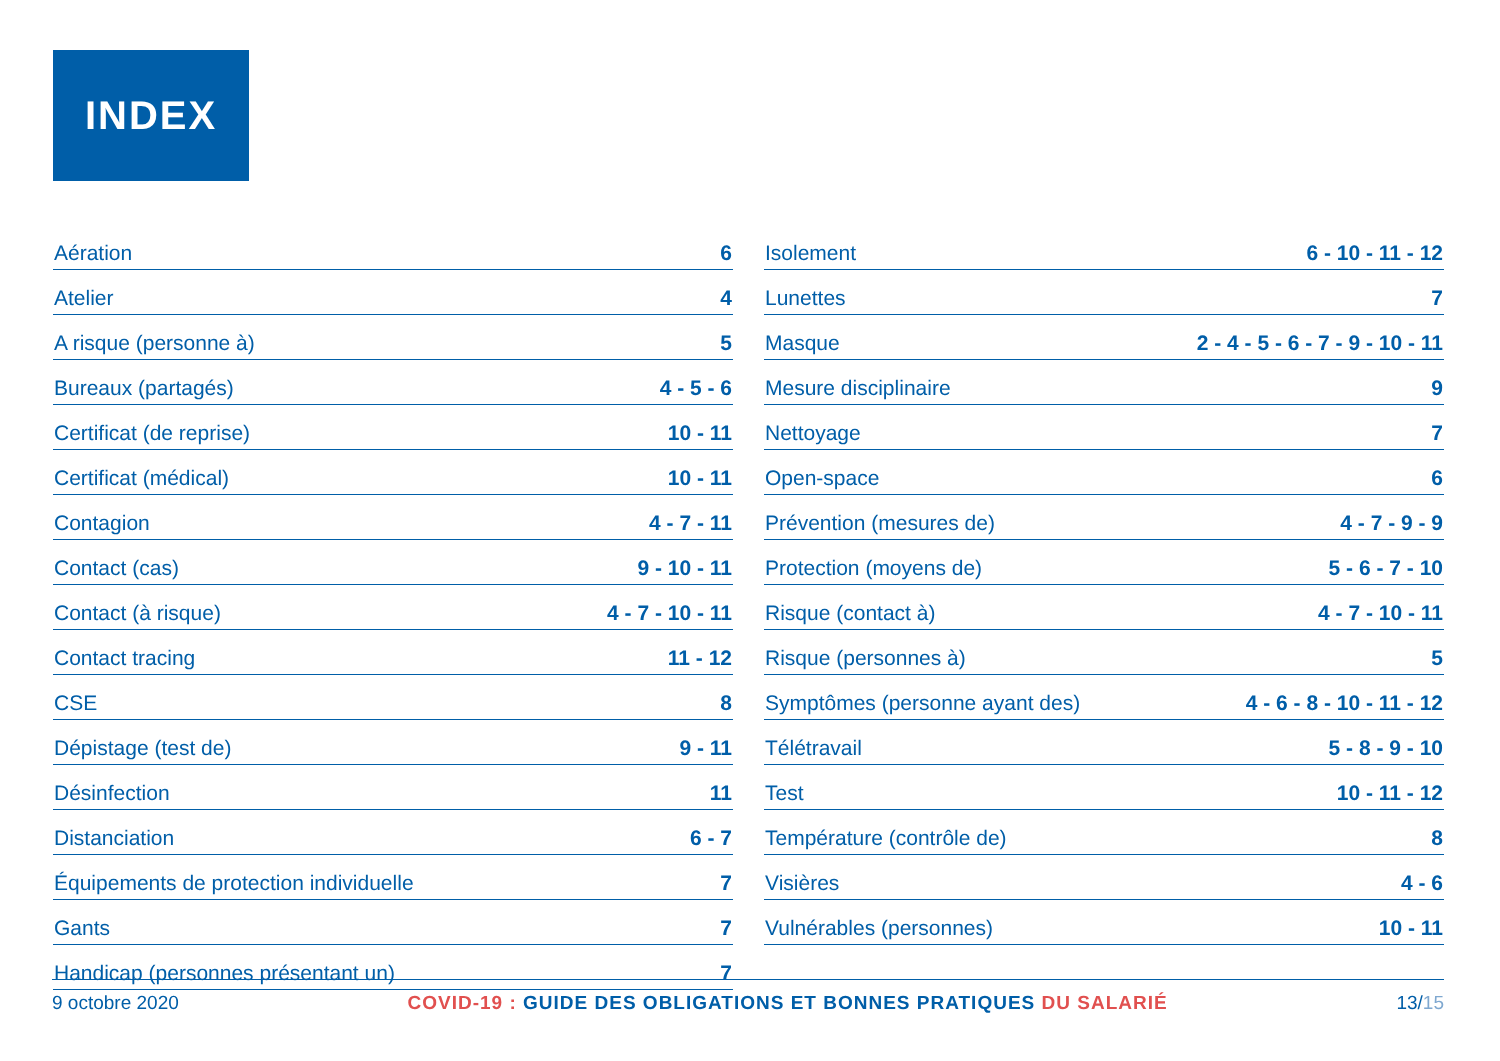INDEX
| Aération | 6 |
| Atelier | 4 |
| A risque (personne à) | 5 |
| Bureaux (partagés) | 4 - 5 - 6 |
| Certificat (de reprise) | 10 - 11 |
| Certificat (médical) | 10 - 11 |
| Contagion | 4 - 7 - 11 |
| Contact (cas) | 9 - 10 - 11 |
| Contact (à risque) | 4 - 7 - 10 - 11 |
| Contact tracing | 11 - 12 |
| CSE | 8 |
| Dépistage (test de) | 9 - 11 |
| Désinfection | 11 |
| Distanciation | 6 - 7 |
| Équipements de protection individuelle | 7 |
| Gants | 7 |
| Handicap (personnes présentant un) | 7 |
| Isolement | 6 - 10 - 11 - 12 |
| Lunettes | 7 |
| Masque | 2 - 4 - 5 - 6 - 7 - 9 - 10 - 11 |
| Mesure disciplinaire | 9 |
| Nettoyage | 7 |
| Open-space | 6 |
| Prévention (mesures de) | 4 - 7 - 9 - 9 |
| Protection (moyens de) | 5 - 6 - 7 - 10 |
| Risque (contact à) | 4 - 7 - 10 - 11 |
| Risque (personnes à) | 5 |
| Symptômes (personne ayant des) | 4 - 6 - 8 - 10 - 11 - 12 |
| Télétravail | 5 - 8 - 9 - 10 |
| Test | 10 - 11 - 12 |
| Température (contrôle de) | 8 |
| Visières | 4 - 6 |
| Vulnérables (personnes) | 10 - 11 |
9 octobre 2020 COVID-19 : GUIDE DES OBLIGATIONS ET BONNES PRATIQUES DU SALARIÉ 13/15